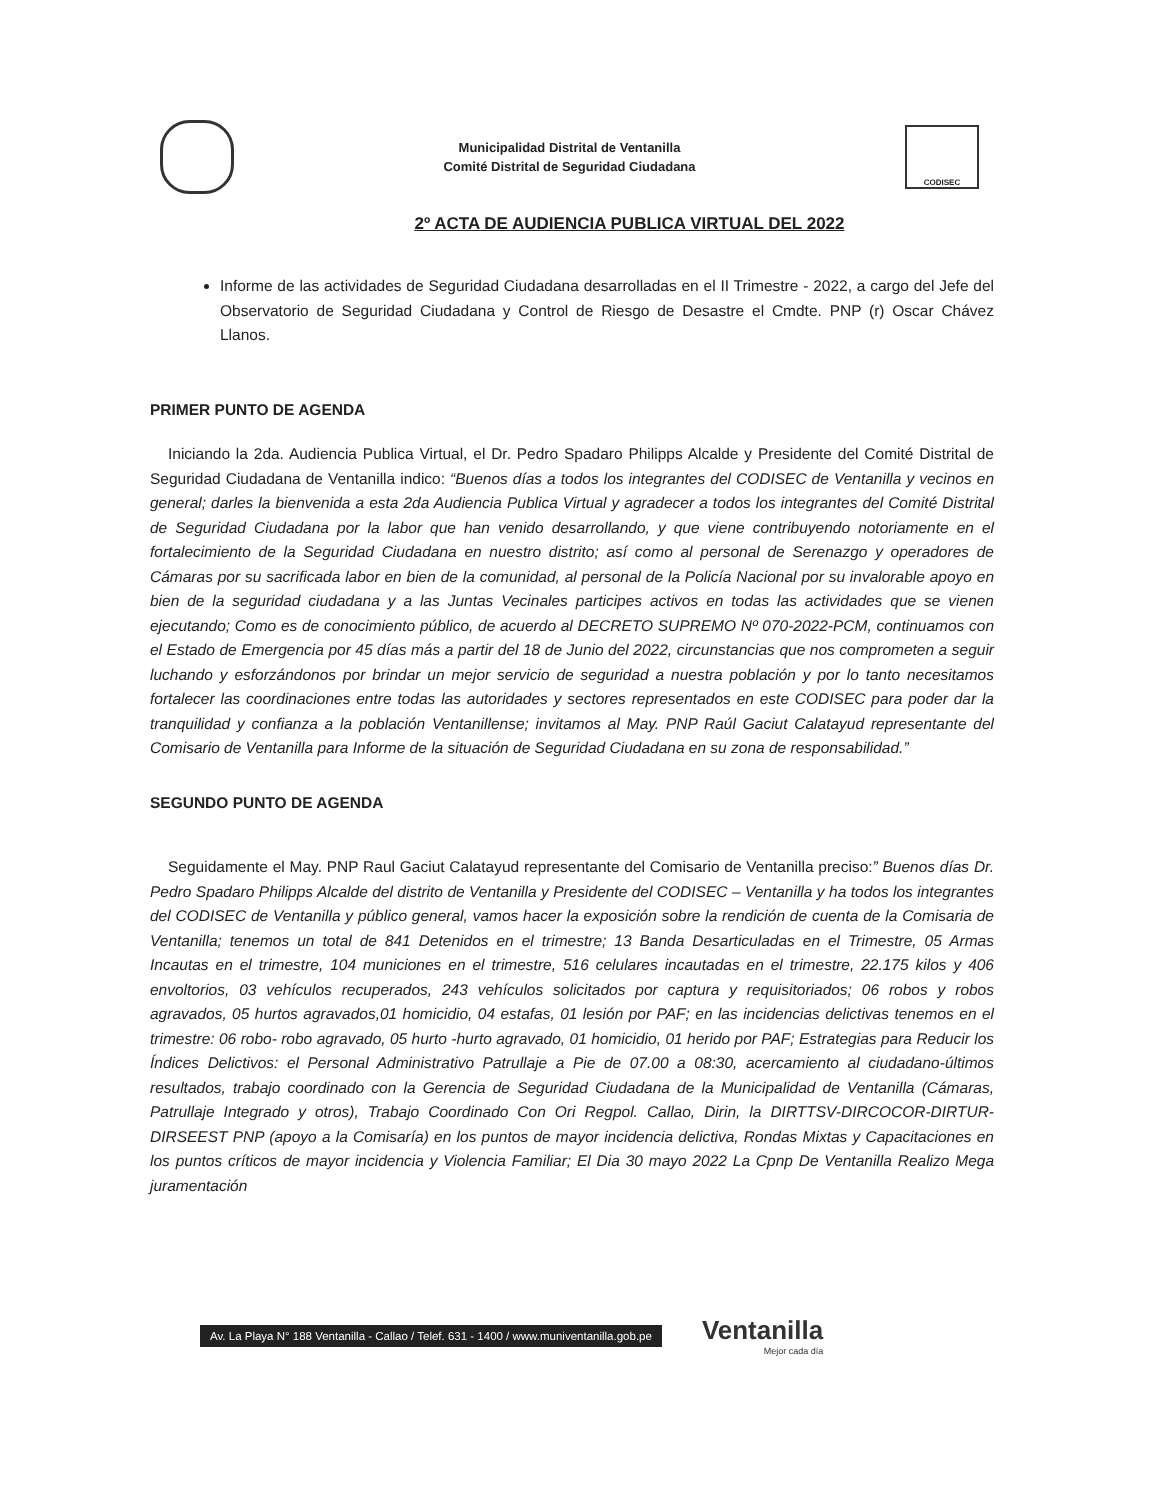Municipalidad Distrital de Ventanilla
Comité Distrital de Seguridad Ciudadana
CODISEC
2º ACTA DE AUDIENCIA PUBLICA VIRTUAL DEL 2022
Informe de las actividades de Seguridad Ciudadana desarrolladas en el II Trimestre - 2022, a cargo del Jefe del Observatorio de Seguridad Ciudadana y Control de Riesgo de Desastre el Cmdte. PNP (r) Oscar Chávez Llanos.
PRIMER PUNTO DE AGENDA
Iniciando la 2da. Audiencia Publica Virtual, el Dr. Pedro Spadaro Philipps Alcalde y Presidente del Comité Distrital de Seguridad Ciudadana de Ventanilla indico: “Buenos días a todos los integrantes del CODISEC de Ventanilla y vecinos en general; darles la bienvenida a esta 2da Audiencia Publica Virtual y agradecer a todos los integrantes del Comité Distrital de Seguridad Ciudadana por la labor que han venido desarrollando, y que viene contribuyendo notoriamente en el fortalecimiento de la Seguridad Ciudadana en nuestro distrito; así como al personal de Serenazgo y operadores de Cámaras por su sacrificada labor en bien de la comunidad, al personal de la Policía Nacional por su invalorable apoyo en bien de la seguridad ciudadana y a las Juntas Vecinales participes activos en todas las actividades que se vienen ejecutando; Como es de conocimiento público, de acuerdo al DECRETO SUPREMO Nº 070-2022-PCM, continuamos con el Estado de Emergencia por 45 días más a partir del 18 de Junio del 2022, circunstancias que nos comprometen a seguir luchando y esforzándonos por brindar un mejor servicio de seguridad a nuestra población y por lo tanto necesitamos fortalecer las coordinaciones entre todas las autoridades y sectores representados en este CODISEC para poder dar la tranquilidad y confianza a la población Ventanillense; invitamos al May. PNP Raúl Gaciut Calatayud representante del Comisario de Ventanilla para Informe de la situación de Seguridad Ciudadana en su zona de responsabilidad.”
SEGUNDO PUNTO DE AGENDA
Seguidamente el May. PNP Raul Gaciut Calatayud representante del Comisario de Ventanilla preciso:” Buenos días Dr. Pedro Spadaro Philipps Alcalde del distrito de Ventanilla y Presidente del CODISEC – Ventanilla y ha todos los integrantes del CODISEC de Ventanilla y público general, vamos hacer la exposición sobre la rendición de cuenta de la Comisaria de Ventanilla; tenemos un total de 841 Detenidos en el trimestre; 13 Banda Desarticuladas en el Trimestre, 05 Armas Incautas en el trimestre, 104 municiones en el trimestre, 516 celulares incautadas en el trimestre, 22.175 kilos y 406 envoltorios, 03 vehículos recuperados, 243 vehículos solicitados por captura y requisitoriados; 06 robos y robos agravados, 05 hurtos agravados,01 homicidio, 04 estafas, 01 lesión por PAF; en las incidencias delictivas tenemos en el trimestre: 06 robo- robo agravado, 05 hurto -hurto agravado, 01 homicidio, 01 herido por PAF; Estrategias para Reducir los Índices Delictivos: el Personal Administrativo Patrullaje a Pie de 07.00 a 08:30, acercamiento al ciudadano-últimos resultados, trabajo coordinado con la Gerencia de Seguridad Ciudadana de la Municipalidad de Ventanilla (Cámaras, Patrullaje Integrado y otros), Trabajo Coordinado Con Ori Regpol. Callao, Dirin, la DIRTTSV-DIRCOCOR-DIRTUR-DIRSEEST PNP (apoyo a la Comisaría) en los puntos de mayor incidencia delictiva, Rondas Mixtas y Capacitaciones en los puntos críticos de mayor incidencia y Violencia Familiar; El Dia 30 mayo 2022 La Cpnp De Ventanilla Realizo Mega juramentación
Av. La Playa N° 188 Ventanilla - Callao / Telef. 631 - 1400 / www.muniventanilla.gob.pe
Ventanilla
Mejor cada día